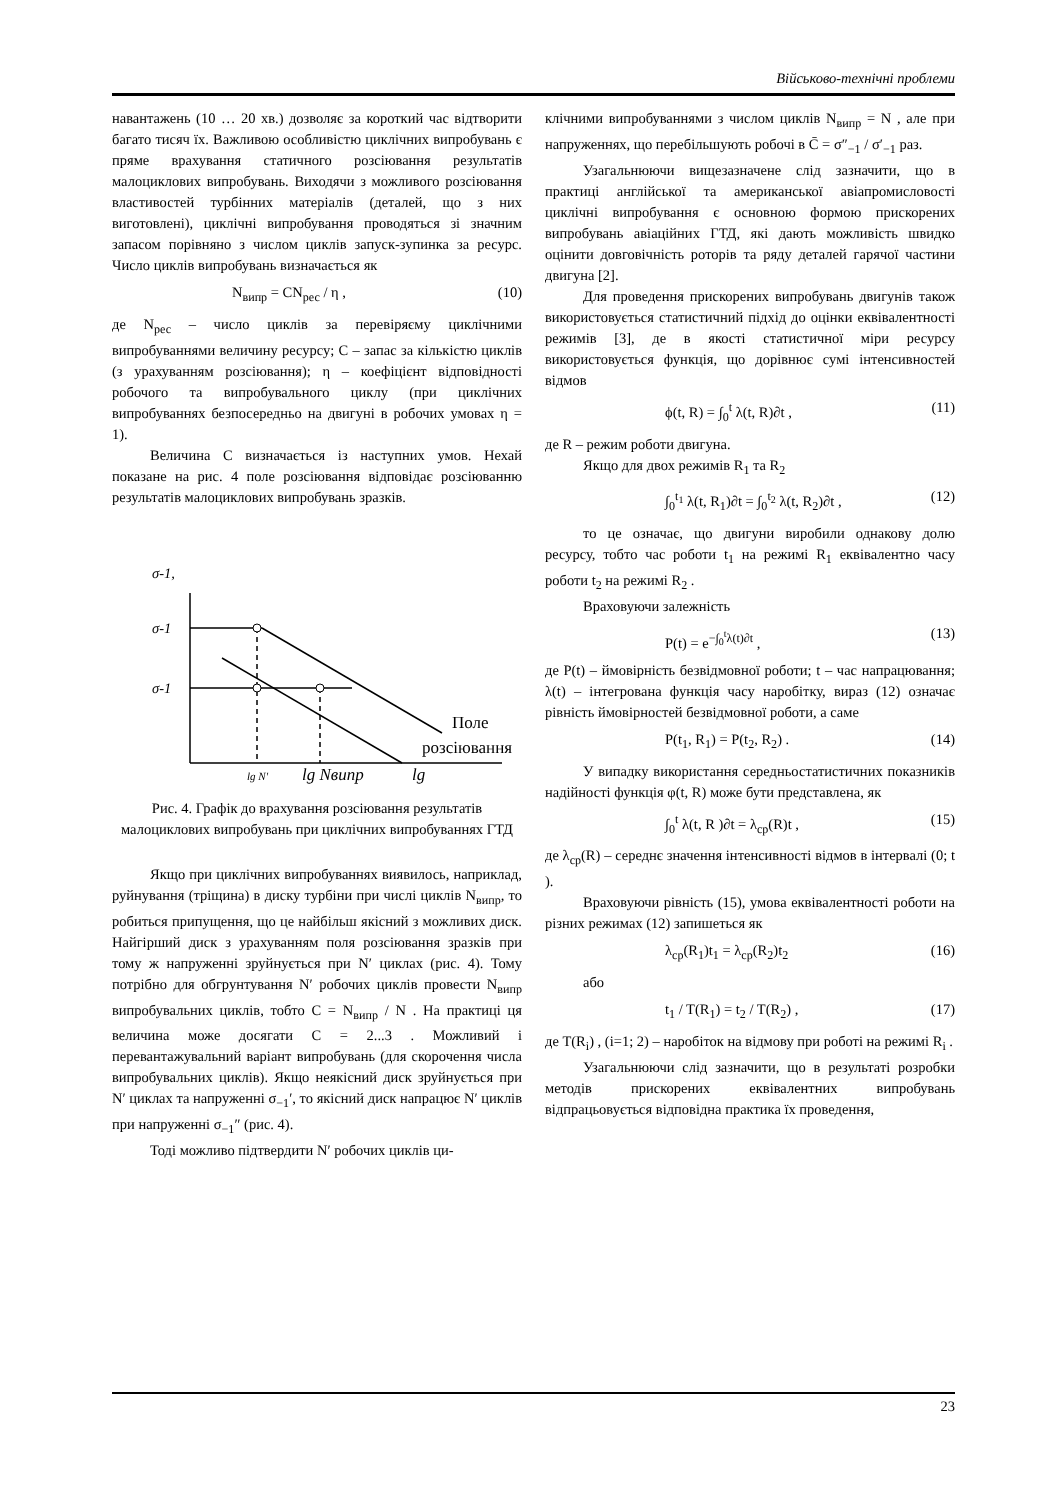Військово-технічні проблеми
навантажень (10 … 20 хв.) дозволяє за короткий час відтворити багато тисяч їх. Важливою особливістю циклічних випробувань є пряме врахування статичного розсіювання результатів малоциклових випробувань. Виходячи з можливого розсіювання властивостей турбінних матеріалів (деталей, що з них виготовлені), циклічні випробування проводяться зі значним запасом порівняно з числом циклів запуск-зупинка за ресурс. Число циклів випробувань визначається як
N<sub>випр</sub> = CN<sub>рес</sub> / η , (10)
де N<sub>рес</sub> – число циклів за перевіряєму циклічними випробуваннями величину ресурсу; C – запас за кількістю циклів (з урахуванням розсіювання); η – коефіцієнт відповідності робочого та випробувального циклу (при циклічних випробуваннях безпосередньо на двигуні в робочих умовах η = 1).
Величина C визначається із наступних умов. Нехай показане на рис. 4 поле розсіювання відповідає розсіюванню результатів малоциклових випробувань зразків.
σ-1,
σ-1
σ-1
Поле
розсіювання
lg N′
lg Nвипр
lg
Рис. 4. Графік до врахування розсіювання результатів малоциклових випробувань при циклічних випробуваннях ГТД
Якщо при циклічних випробуваннях виявилось, наприклад, руйнування (тріщина) в диску турбіни при числі циклів N<sub>випр</sub>, то робиться припущення, що це найбільш якісний з можливих диск. Найгірший диск з урахуванням поля розсіювання зразків при тому ж напруженні зруйнується при N′ циклах (рис. 4). Тому потрібно для обгрунтування N′ робочих циклів провести N<sub>випр</sub> випробувальних циклів, тобто C = N<sub>випр</sub> / N . На практиці ця величина може досягати C = 2...3 . Можливий і перевантажувальний варіант випробувань (для скорочення числа випробувальних циклів). Якщо неякісний диск зруйнується при N′ циклах та напруженні σ<sub>−1</sub>′, то якісний диск напрацює N′ циклів при напруженні σ<sub>−1</sub>″ (рис. 4).
Тоді можливо підтвердити N′ робочих циклів ци-
клічними випробуваннями з числом циклів N<sub>випр</sub> = N , але при напруженнях, що перебільшують робочі в C̄ = σ″<sub>−1</sub> / σ′<sub>−1</sub> раз.
Узагальнюючи вищезазначене слід зазначити, що в практиці англійської та американської авіапромисловості циклічні випробування є основною формою прискорених випробувань авіаційних ГТД, які дають можливість швидко оцінити довговічність роторів та ряду деталей гарячої частини двигуна [2].
Для проведення прискорених випробувань двигунів також використовується статистичний підхід до оцінки еквівалентності режимів [3], де в якості статистичної міри ресурсу використовується функція, що дорівнює сумі інтенсивностей відмов
ϕ(t, R) = ∫<sub>0</sub><sup>t</sup> λ(t, R)∂t , (11)
де R – режим роботи двигуна.
Якщо для двох режимів R<sub>1</sub> та R<sub>2</sub>
∫<sub>0</sub><sup>t<sub>1</sub></sup> λ(t, R<sub>1</sub>)∂t = ∫<sub>0</sub><sup>t<sub>2</sub></sup> λ(t, R<sub>2</sub>)∂t , (12)
то це означає, що двигуни виробили однакову долю ресурсу, тобто час роботи t<sub>1</sub> на режимі R<sub>1</sub> еквівалентно часу роботи t<sub>2</sub> на режимі R<sub>2</sub> .
Враховуючи залежність
P(t) = e<sup>−∫<sub>0</sub><sup>t</sup>λ(t)∂t</sup> , (13)
де P(t) – ймовірність безвідмовної роботи; t – час напрацювання; λ(t) – інтегрована функція часу наробітку, вираз (12) означає рівність ймовірностей безвідмовної роботи, а саме
P(t<sub>1</sub>, R<sub>1</sub>) = P(t<sub>2</sub>, R<sub>2</sub>) . (14)
У випадку використання середньостатистичних показників надійності функція φ(t, R) може бути представлена, як
∫<sub>0</sub><sup>t</sup> λ(t, R )∂t = λ<sub>ср</sub>(R)t , (15)
де λ<sub>ср</sub>(R) – середнє значення інтенсивності відмов в інтервалі (0; t ).
Враховуючи рівність (15), умова еквівалентності роботи на різних режимах (12) запишеться як
λ<sub>ср</sub>(R<sub>1</sub>)t<sub>1</sub> = λ<sub>ср</sub>(R<sub>2</sub>)t<sub>2</sub> (16)
або
t<sub>1</sub> / T(R<sub>1</sub>) = t<sub>2</sub> / T(R<sub>2</sub>) , (17)
де T(R<sub>i</sub>) , (i=1; 2) – наробіток на відмову при роботі на режимі R<sub>i</sub> .
Узагальнюючи слід зазначити, що в результаті розробки методів прискорених еквівалентних випробувань відпрацьовується відповідна практика їх проведення,
23